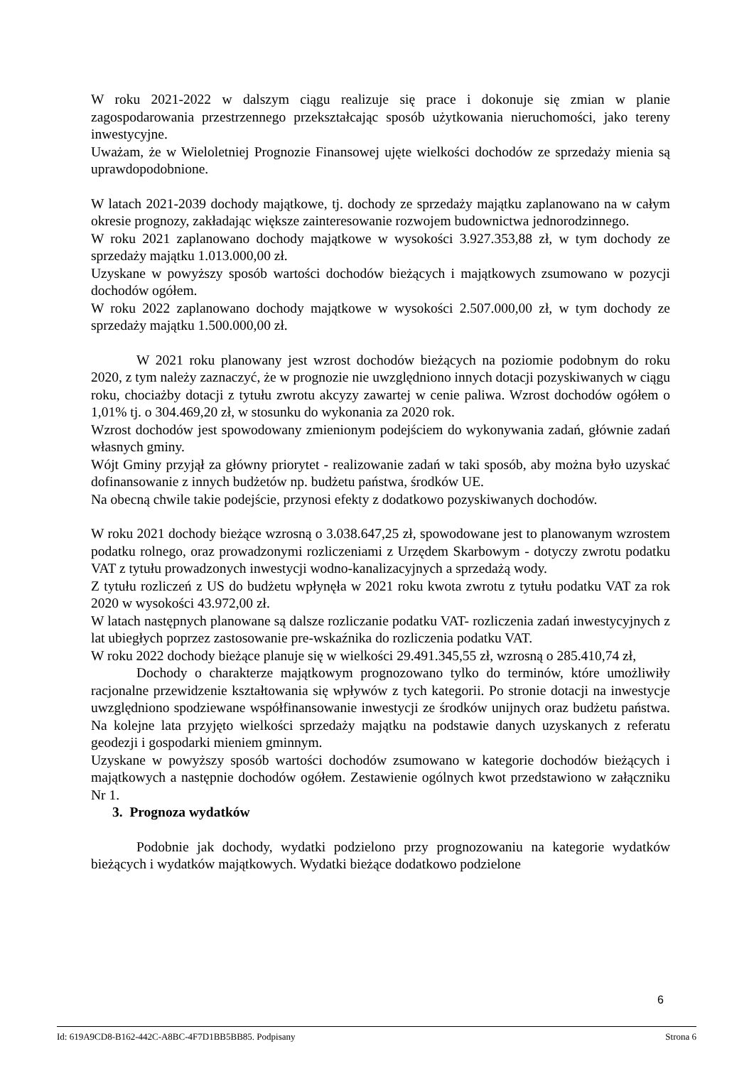W roku 2021-2022 w dalszym ciągu realizuje się prace i dokonuje się zmian w planie zagospodarowania przestrzennego przekształcając sposób użytkowania nieruchomości, jako tereny inwestycyjne.
Uważam, że w Wieloletniej Prognozie Finansowej ujęte wielkości dochodów ze sprzedaży mienia są uprawdopodobnione.
W latach 2021-2039 dochody majątkowe, tj. dochody ze sprzedaży majątku zaplanowano na w całym okresie prognozy, zakładając większe zainteresowanie rozwojem budownictwa jednorodzinnego.
W roku 2021 zaplanowano dochody majątkowe w wysokości 3.927.353,88 zł, w tym dochody ze sprzedaży majątku 1.013.000,00 zł.
Uzyskane w powyższy sposób wartości dochodów bieżących i majątkowych zsumowano w pozycji dochodów ogółem.
W roku 2022 zaplanowano dochody majątkowe w wysokości 2.507.000,00 zł, w tym dochody ze sprzedaży majątku 1.500.000,00 zł.
W 2021 roku planowany jest wzrost dochodów bieżących na poziomie podobnym do roku 2020, z tym należy zaznaczyć, że w prognozie nie uwzględniono innych dotacji pozyskiwanych w ciągu roku, chociażby dotacji z tytułu zwrotu akcyzy zawartej w cenie paliwa. Wzrost dochodów ogółem o 1,01% tj. o 304.469,20 zł, w stosunku do wykonania za 2020 rok.
Wzrost dochodów jest spowodowany zmienionym podejściem do wykonywania zadań, głównie zadań własnych gminy.
Wójt Gminy przyjął za główny priorytet - realizowanie zadań w taki sposób, aby można było uzyskać dofinansowanie z innych budżetów np. budżetu państwa, środków UE.
Na obecną chwile takie podejście, przynosi efekty z dodatkowo pozyskiwanych dochodów.
W roku 2021 dochody bieżące wzrosną o 3.038.647,25 zł, spowodowane jest to planowanym wzrostem podatku rolnego, oraz prowadzonymi rozliczeniami z Urzędem Skarbowym - dotyczy zwrotu podatku VAT z tytułu prowadzonych inwestycji wodno-kanalizacyjnych a sprzedażą wody.
Z tytułu rozliczeń z US do budżetu wpłynęła w 2021 roku kwota zwrotu z tytułu podatku VAT za rok 2020 w wysokości 43.972,00 zł.
W latach następnych planowane są dalsze rozliczanie podatku VAT- rozliczenia zadań inwestycyjnych z lat ubiegłych poprzez zastosowanie pre-wskaźnika do rozliczenia podatku VAT.
W roku 2022 dochody bieżące planuje się w wielkości 29.491.345,55 zł, wzrosną o 285.410,74 zł,
Dochody o charakterze majątkowym prognozowano tylko do terminów, które umożliwiły racjonalne przewidzenie kształtowania się wpływów z tych kategorii. Po stronie dotacji na inwestycje uwzględniono spodziewane współfinansowanie inwestycji ze środków unijnych oraz budżetu państwa. Na kolejne lata przyjęto wielkości sprzedaży majątku na podstawie danych uzyskanych z referatu geodezji i gospodarki mieniem gminnym.
Uzyskane w powyższy sposób wartości dochodów zsumowano w kategorie dochodów bieżących i majątkowych a następnie dochodów ogółem. Zestawienie ogólnych kwot przedstawiono w załączniku Nr 1.
3. Prognoza wydatków
Podobnie jak dochody, wydatki podzielono przy prognozowaniu na kategorie wydatków bieżących i wydatków majątkowych. Wydatki bieżące dodatkowo podzielone
6
Id: 619A9CD8-B162-442C-A8BC-4F7D1BB5BB85. Podpisany Strona 6